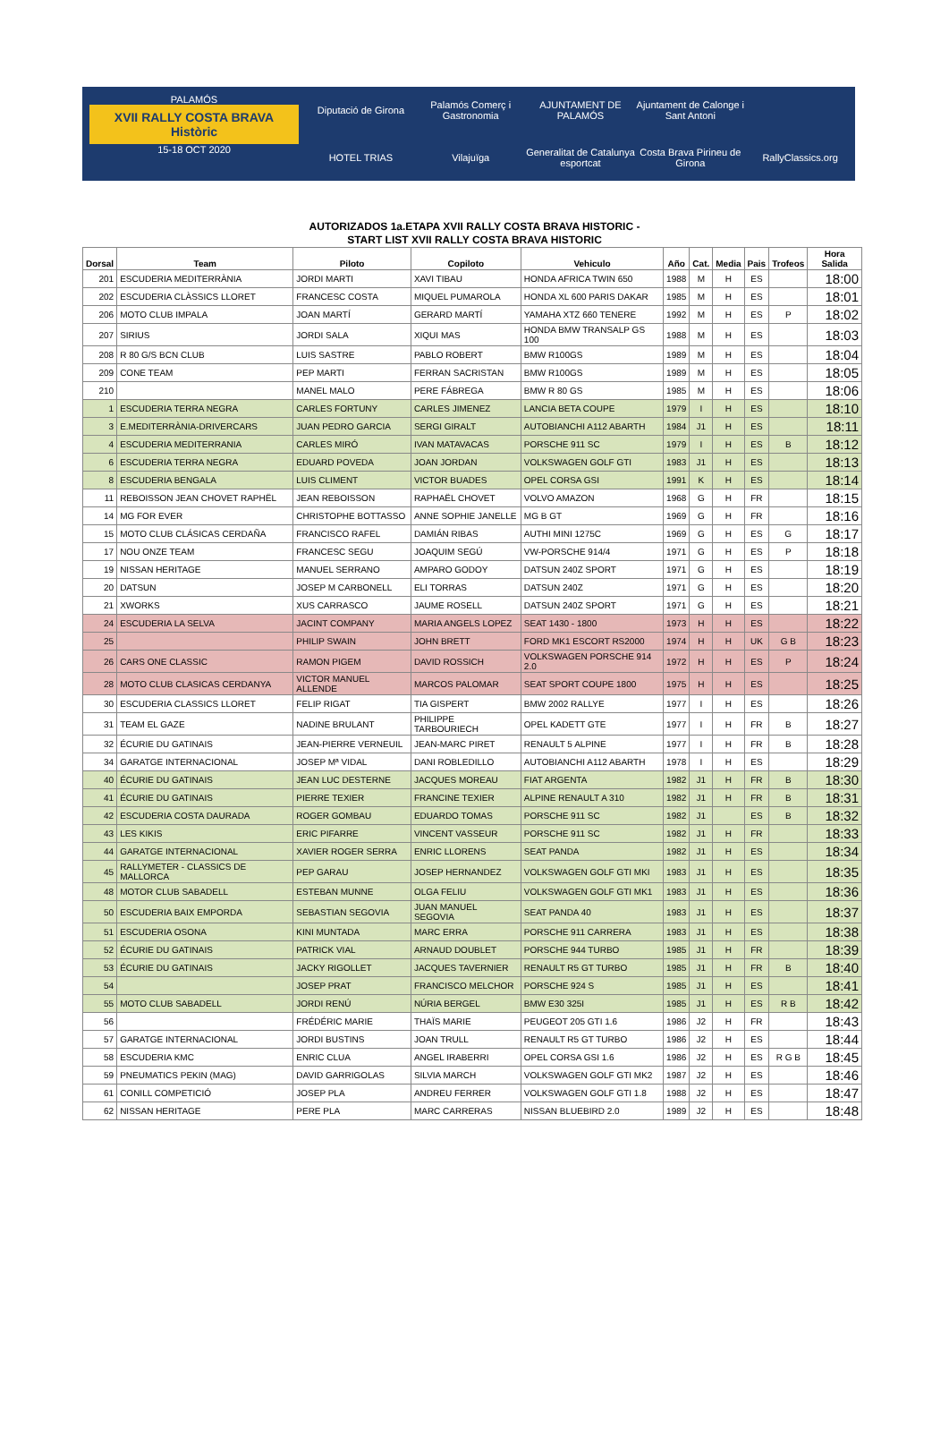PALAMÓS
XVII RALLY COSTA BRAVA Històric
15-18 OCT 2020
Diputació de Girona Palamós Comerç i Gastronomia AJUNTAMENT DE PALAMÓS Ajuntament de Calonge i Sant Antoni HOTEL TRIAS Vilajuïga Generalitat de Catalunya esportcat Costa Brava Pirineu de Girona RallyClassics.org
AUTORIZADOS 1a.ETAPA XVII RALLY COSTA BRAVA HISTORIC -
START LIST XVII RALLY COSTA BRAVA HISTORIC
| Dorsal | Team | Piloto | Copiloto | Vehiculo | Año | Cat. | Media | Pais | Trofeos | Hora Salida |
| --- | --- | --- | --- | --- | --- | --- | --- | --- | --- | --- |
| 201 | ESCUDERIA MEDITERRÀNIA | JORDI MARTI | XAVI TIBAU | HONDA AFRICA TWIN 650 | 1988 | M | H | ES | | 18:00 |
| 202 | ESCUDERIA CLÀSSICS LLORET | FRANCESC COSTA | MIQUEL PUMAROLA | HONDA XL 600 PARIS DAKAR | 1985 | M | H | ES | | 18:01 |
| 206 | MOTO CLUB IMPALA | JOAN MARTÍ | GERARD MARTÍ | YAMAHA XTZ 660 TENERE | 1992 | M | H | ES | P | 18:02 |
| 207 | SIRIUS | JORDI SALA | XIQUI MAS | HONDA BMW TRANSALP GS 100 | 1988 | M | H | ES | | 18:03 |
| 208 | R 80 G/S BCN CLUB | LUIS SASTRE | PABLO ROBERT | BMW R100GS | 1989 | M | H | ES | | 18:04 |
| 209 | CONE TEAM | PEP MARTI | FERRAN SACRISTAN | BMW R100GS | 1989 | M | H | ES | | 18:05 |
| 210 | | MANEL MALO | PERE FÁBREGA | BMW R 80 GS | 1985 | M | H | ES | | 18:06 |
| 1 | ESCUDERIA TERRA NEGRA | CARLES FORTUNY | CARLES JIMENEZ | LANCIA BETA COUPE | 1979 | I | H | ES | | 18:10 |
| 3 | E.MEDITERRÀNIA-DRIVERCARS | JUAN PEDRO GARCIA | SERGI GIRALT | AUTOBIANCHI A112 ABARTH | 1984 | J1 | H | ES | | 18:11 |
| 4 | ESCUDERIA MEDITERRANIA | CARLES MIRÓ | IVAN MATAVACAS | PORSCHE 911 SC | 1979 | I | H | ES | B | 18:12 |
| 6 | ESCUDERIA TERRA NEGRA | EDUARD POVEDA | JOAN JORDAN | VOLKSWAGEN GOLF GTI | 1983 | J1 | H | ES | | 18:13 |
| 8 | ESCUDERIA BENGALA | LUIS CLIMENT | VICTOR BUADES | OPEL CORSA GSI | 1991 | K | H | ES | | 18:14 |
| 11 | REBOISSON JEAN CHOVET RAPHËL | JEAN REBOISSON | RAPHAËL CHOVET | VOLVO AMAZON | 1968 | G | H | FR | | 18:15 |
| 14 | MG FOR EVER | CHRISTOPHE BOTTASSO | ANNE SOPHIE JANELLE | MG B GT | 1969 | G | H | FR | | 18:16 |
| 15 | MOTO CLUB CLÁSICAS CERDAÑA | FRANCISCO RAFEL | DAMIÁN RIBAS | AUTHI MINI 1275C | 1969 | G | H | ES | G | 18:17 |
| 17 | NOU ONZE TEAM | FRANCESC SEGU | JOAQUIM SEGÚ | VW-PORSCHE 914/4 | 1971 | G | H | ES | P | 18:18 |
| 19 | NISSAN HERITAGE | MANUEL SERRANO | AMPARO GODOY | DATSUN 240Z SPORT | 1971 | G | H | ES | | 18:19 |
| 20 | DATSUN | JOSEP M CARBONELL | ELI TORRAS | DATSUN 240Z | 1971 | G | H | ES | | 18:20 |
| 21 | XWORKS | XUS CARRASCO | JAUME ROSELL | DATSUN 240Z SPORT | 1971 | G | H | ES | | 18:21 |
| 24 | ESCUDERIA LA SELVA | JACINT COMPANY | MARIA ANGELS LOPEZ | SEAT 1430 - 1800 | 1973 | H | H | ES | | 18:22 |
| 25 | | PHILIP SWAIN | JOHN BRETT | FORD MK1 ESCORT RS2000 | 1974 | H | H | UK | G B | 18:23 |
| 26 | CARS ONE CLASSIC | RAMON PIGEM | DAVID ROSSICH | VOLKSWAGEN PORSCHE 914 2.0 | 1972 | H | H | ES | P | 18:24 |
| 28 | MOTO CLUB CLASICAS CERDANYA | VICTOR MANUEL ALLENDE | MARCOS PALOMAR | SEAT SPORT COUPE 1800 | 1975 | H | H | ES | | 18:25 |
| 30 | ESCUDERIA CLASSICS LLORET | FELIP RIGAT | TIA GISPERT | BMW 2002 RALLYE | 1977 | I | H | ES | | 18:26 |
| 31 | TEAM EL GAZE | NADINE BRULANT | PHILIPPE TARBOURIECH | OPEL KADETT GTE | 1977 | I | H | FR | B | 18:27 |
| 32 | ÉCURIE DU GATINAIS | JEAN-PIERRE VERNEUIL | JEAN-MARC PIRET | RENAULT 5 ALPINE | 1977 | I | H | FR | B | 18:28 |
| 34 | GARATGE INTERNACIONAL | JOSEP Mª VIDAL | DANI ROBLEDILLO | AUTOBIANCHI A112 ABARTH | 1978 | I | H | ES | | 18:29 |
| 40 | ÉCURIE DU GATINAIS | JEAN LUC DESTERNE | JACQUES MOREAU | FIAT ARGENTA | 1982 | J1 | H | FR | B | 18:30 |
| 41 | ÉCURIE DU GATINAIS | PIERRE TEXIER | FRANCINE TEXIER | ALPINE RENAULT A 310 | 1982 | J1 | H | FR | B | 18:31 |
| 42 | ESCUDERIA COSTA DAURADA | ROGER GOMBAU | EDUARDO TOMAS | PORSCHE 911 SC | 1982 | J1 | | ES | B | 18:32 |
| 43 | LES KIKIS | ERIC PIFARRE | VINCENT VASSEUR | PORSCHE 911 SC | 1982 | J1 | H | FR | | 18:33 |
| 44 | GARATGE INTERNACIONAL | XAVIER ROGER SERRA | ENRIC LLORENS | SEAT PANDA | 1982 | J1 | H | ES | | 18:34 |
| 45 | RALLYMETER - CLASSICS DE MALLORCA | PEP GARAU | JOSEP HERNANDEZ | VOLKSWAGEN GOLF GTI MKI | 1983 | J1 | H | ES | | 18:35 |
| 48 | MOTOR CLUB SABADELL | ESTEBAN MUNNE | OLGA FELIU | VOLKSWAGEN GOLF GTI MK1 | 1983 | J1 | H | ES | | 18:36 |
| 50 | ESCUDERIA BAIX EMPORDA | SEBASTIAN SEGOVIA | JUAN MANUEL SEGOVIA | SEAT PANDA 40 | 1983 | J1 | H | ES | | 18:37 |
| 51 | ESCUDERIA OSONA | KINI MUNTADA | MARC ERRA | PORSCHE 911 CARRERA | 1983 | J1 | H | ES | | 18:38 |
| 52 | ÉCURIE DU GATINAIS | PATRICK VIAL | ARNAUD DOUBLET | PORSCHE 944 TURBO | 1985 | J1 | H | FR | | 18:39 |
| 53 | ÉCURIE DU GATINAIS | JACKY RIGOLLET | JACQUES TAVERNIER | RENAULT R5 GT TURBO | 1985 | J1 | H | FR | B | 18:40 |
| 54 | | JOSEP PRAT | FRANCISCO MELCHOR | PORSCHE 924 S | 1985 | J1 | H | ES | | 18:41 |
| 55 | MOTO CLUB SABADELL | JORDI RENÚ | NÚRIA BERGEL | BMW E30 325I | 1985 | J1 | H | ES | R B | 18:42 |
| 56 | | FRÉDÉRIC MARIE | THAÏS MARIE | PEUGEOT 205 GTI 1.6 | 1986 | J2 | H | FR | | 18:43 |
| 57 | GARATGE INTERNACIONAL | JORDI BUSTINS | JOAN TRULL | RENAULT R5 GT TURBO | 1986 | J2 | H | ES | | 18:44 |
| 58 | ESCUDERIA KMC | ENRIC CLUA | ANGEL IRABERRI | OPEL CORSA GSI 1.6 | 1986 | J2 | H | ES | R G B | 18:45 |
| 59 | PNEUMATICS PEKIN (MAG) | DAVID GARRIGOLAS | SILVIA MARCH | VOLKSWAGEN GOLF GTI MK2 | 1987 | J2 | H | ES | | 18:46 |
| 61 | CONILL COMPETICIÓ | JOSEP PLA | ANDREU FERRER | VOLKSWAGEN GOLF GTI 1.8 | 1988 | J2 | H | ES | | 18:47 |
| 62 | NISSAN HERITAGE | PERE PLA | MARC CARRERAS | NISSAN BLUEBIRD 2.0 | 1989 | J2 | H | ES | | 18:48 |